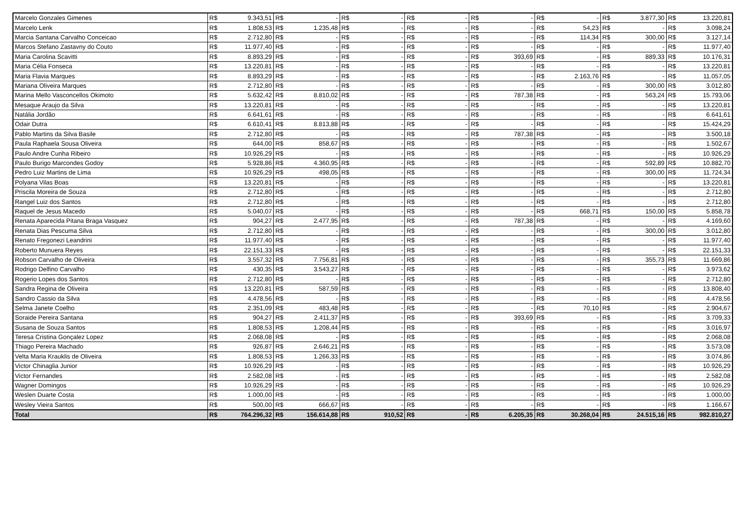| Marcelo Gonzales Gimenes | R$ | 9.343,51 | R$ | - | R$ | - | R$ | - | R$ | - | R$ | - | R$ | 3.877,30 | R$ | 13.220,81 |
| Marcelo Lenk | R$ | 1.808,53 | R$ | 1.235,48 | R$ | - | R$ | - | R$ | - | R$ | 54,23 | R$ | - | R$ | 3.098,24 |
| Marcia Santana Carvalho Conceicao | R$ | 2.712,80 | R$ | - | R$ | - | R$ | - | R$ | - | R$ | 114,34 | R$ | 300,00 | R$ | 3.127,14 |
| Marcos Stefano Zastavny do Couto | R$ | 11.977,40 | R$ | - | R$ | - | R$ | - | R$ | - | R$ | - | R$ | - | R$ | 11.977,40 |
| Maria Carolina Scavitti | R$ | 8.893,29 | R$ | - | R$ | - | R$ | - | R$ | 393,69 | R$ | - | R$ | 889,33 | R$ | 10.176,31 |
| Maria Célia Fonseca | R$ | 13.220,81 | R$ | - | R$ | - | R$ | - | R$ | - | R$ | - | R$ | - | R$ | 13.220,81 |
| Maria Flavia Marques | R$ | 8.893,29 | R$ | - | R$ | - | R$ | - | R$ | - | R$ | 2.163,76 | R$ | - | R$ | 11.057,05 |
| Mariana Oliveira Marques | R$ | 2.712,80 | R$ | - | R$ | - | R$ | - | R$ | - | R$ | - | R$ | 300,00 | R$ | 3.012,80 |
| Marina Mello Vasconcellos Okimoto | R$ | 5.632,42 | R$ | 8.810,02 | R$ | - | R$ | - | R$ | 787,38 | R$ | - | R$ | 563,24 | R$ | 15.793,06 |
| Mesaque Araujo da Silva | R$ | 13.220,81 | R$ | - | R$ | - | R$ | - | R$ | - | R$ | - | R$ | - | R$ | 13.220,81 |
| Natália Jordão | R$ | 6.641,61 | R$ | - | R$ | - | R$ | - | R$ | - | R$ | - | R$ | - | R$ | 6.641,61 |
| Odair Dutra | R$ | 6.610,41 | R$ | 8.813,88 | R$ | - | R$ | - | R$ | - | R$ | - | R$ | - | R$ | 15.424,29 |
| Pablo Martins da Silva Basile | R$ | 2.712,80 | R$ | - | R$ | - | R$ | - | R$ | 787,38 | R$ | - | R$ | - | R$ | 3.500,18 |
| Paula Raphaela Sousa Oliveira | R$ | 644,00 | R$ | 858,67 | R$ | - | R$ | - | R$ | - | R$ | - | R$ | - | R$ | 1.502,67 |
| Paulo Andre Cunha Ribeiro | R$ | 10.926,29 | R$ | - | R$ | - | R$ | - | R$ | - | R$ | - | R$ | - | R$ | 10.926,29 |
| Paulo Burigo Marcondes Godoy | R$ | 5.928,86 | R$ | 4.360,95 | R$ | - | R$ | - | R$ | - | R$ | - | R$ | 592,89 | R$ | 10.882,70 |
| Pedro Luiz Martins de Lima | R$ | 10.926,29 | R$ | 498,05 | R$ | - | R$ | - | R$ | - | R$ | - | R$ | 300,00 | R$ | 11.724,34 |
| Polyana Vilas Boas | R$ | 13.220,81 | R$ | - | R$ | - | R$ | - | R$ | - | R$ | - | R$ | - | R$ | 13.220,81 |
| Priscila Moreira de Souza | R$ | 2.712,80 | R$ | - | R$ | - | R$ | - | R$ | - | R$ | - | R$ | - | R$ | 2.712,80 |
| Rangel Luiz dos Santos | R$ | 2.712,80 | R$ | - | R$ | - | R$ | - | R$ | - | R$ | - | R$ | - | R$ | 2.712,80 |
| Raquel de Jesus Macedo | R$ | 5.040,07 | R$ | - | R$ | - | R$ | - | R$ | - | R$ | 668,71 | R$ | 150,00 | R$ | 5.858,78 |
| Renata Aparecida Pitana Braga Vasquez | R$ | 904,27 | R$ | 2.477,95 | R$ | - | R$ | - | R$ | 787,38 | R$ | - | R$ | - | R$ | 4.169,60 |
| Renata Dias Pescuma Silva | R$ | 2.712,80 | R$ | - | R$ | - | R$ | - | R$ | - | R$ | - | R$ | 300,00 | R$ | 3.012,80 |
| Renato Fregonezi Leandrini | R$ | 11.977,40 | R$ | - | R$ | - | R$ | - | R$ | - | R$ | - | R$ | - | R$ | 11.977,40 |
| Roberto Munuera Reyes | R$ | 22.151,33 | R$ | - | R$ | - | R$ | - | R$ | - | R$ | - | R$ | - | R$ | 22.151,33 |
| Robson Carvalho de Oliveira | R$ | 3.557,32 | R$ | 7.756,81 | R$ | - | R$ | - | R$ | - | R$ | - | R$ | 355,73 | R$ | 11.669,86 |
| Rodrigo Delfino Carvalho | R$ | 430,35 | R$ | 3.543,27 | R$ | - | R$ | - | R$ | - | R$ | - | R$ | - | R$ | 3.973,62 |
| Rogerio Lopes dos Santos | R$ | 2.712,80 | R$ | - | R$ | - | R$ | - | R$ | - | R$ | - | R$ | - | R$ | 2.712,80 |
| Sandra Regina de Oliveira | R$ | 13.220,81 | R$ | 587,59 | R$ | - | R$ | - | R$ | - | R$ | - | R$ | - | R$ | 13.808,40 |
| Sandro Cassio da Silva | R$ | 4.478,56 | R$ | - | R$ | - | R$ | - | R$ | - | R$ | - | R$ | - | R$ | 4.478,56 |
| Selma Janete Coelho | R$ | 2.351,09 | R$ | 483,48 | R$ | - | R$ | - | R$ | - | R$ | 70,10 | R$ | - | R$ | 2.904,67 |
| Soraide Pereira Santana | R$ | 904,27 | R$ | 2.411,37 | R$ | - | R$ | - | R$ | 393,69 | R$ | - | R$ | - | R$ | 3.709,33 |
| Susana de Souza Santos | R$ | 1.808,53 | R$ | 1.208,44 | R$ | - | R$ | - | R$ | - | R$ | - | R$ | - | R$ | 3.016,97 |
| Teresa Cristina Gonçalez Lopez | R$ | 2.068,08 | R$ | - | R$ | - | R$ | - | R$ | - | R$ | - | R$ | - | R$ | 2.068,08 |
| Thiago Pereira Machado | R$ | 926,87 | R$ | 2.646,21 | R$ | - | R$ | - | R$ | - | R$ | - | R$ | - | R$ | 3.573,08 |
| Velta Maria Krauklis de Oliveira | R$ | 1.808,53 | R$ | 1.266,33 | R$ | - | R$ | - | R$ | - | R$ | - | R$ | - | R$ | 3.074,86 |
| Victor Chinaglia Junior | R$ | 10.926,29 | R$ | - | R$ | - | R$ | - | R$ | - | R$ | - | R$ | - | R$ | 10.926,29 |
| Victor Fernandes | R$ | 2.582,08 | R$ | - | R$ | - | R$ | - | R$ | - | R$ | - | R$ | - | R$ | 2.582,08 |
| Wagner Domingos | R$ | 10.926,29 | R$ | - | R$ | - | R$ | - | R$ | - | R$ | - | R$ | - | R$ | 10.926,29 |
| Weslen Duarte Costa | R$ | 1.000,00 | R$ | - | R$ | - | R$ | - | R$ | - | R$ | - | R$ | - | R$ | 1.000,00 |
| Wesley Vieira Santos | R$ | 500,00 | R$ | 666,67 | R$ | - | R$ | - | R$ | - | R$ | - | R$ | - | R$ | 1.166,67 |
| Total | R$ | 764.296,32 | R$ | 156.614,88 | R$ | 910,52 | R$ | - | R$ | 6.205,35 | R$ | 30.268,04 | R$ | 24.515,16 | R$ | 982.810,27 |